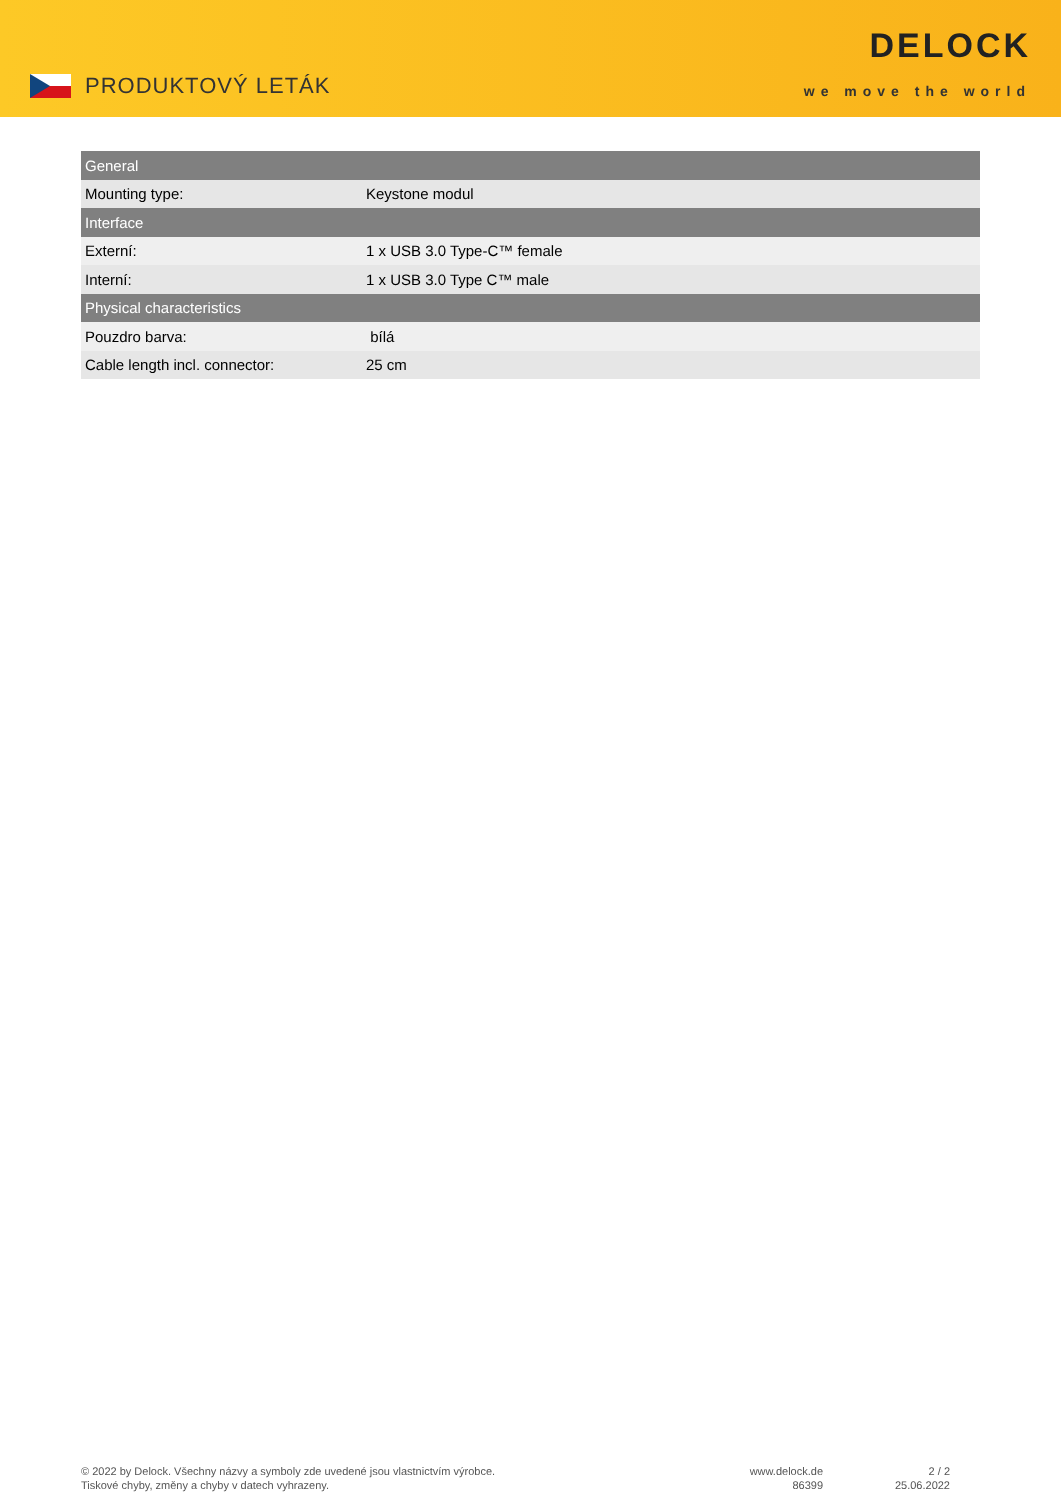PRODUKTOVÝ LETÁK
DELOCK
we move the world
| General | |
| --- | --- |
| Mounting type: | Keystone modul |
| Interface | |
| Externí: | 1 x USB 3.0 Type-C™ female |
| Interní: | 1 x USB 3.0 Type C™ male |
| Physical characteristics | |
| Pouzdro barva: | bílá |
| Cable length incl. connector: | 25 cm |
© 2022 by Delock. Všechny názvy a symboly zde uvedené jsou vlastnictvím výrobce.
Tiskové chyby, změny a chyby v datech vyhrazeny.
www.delock.de
86399
2 / 2
25.06.2022